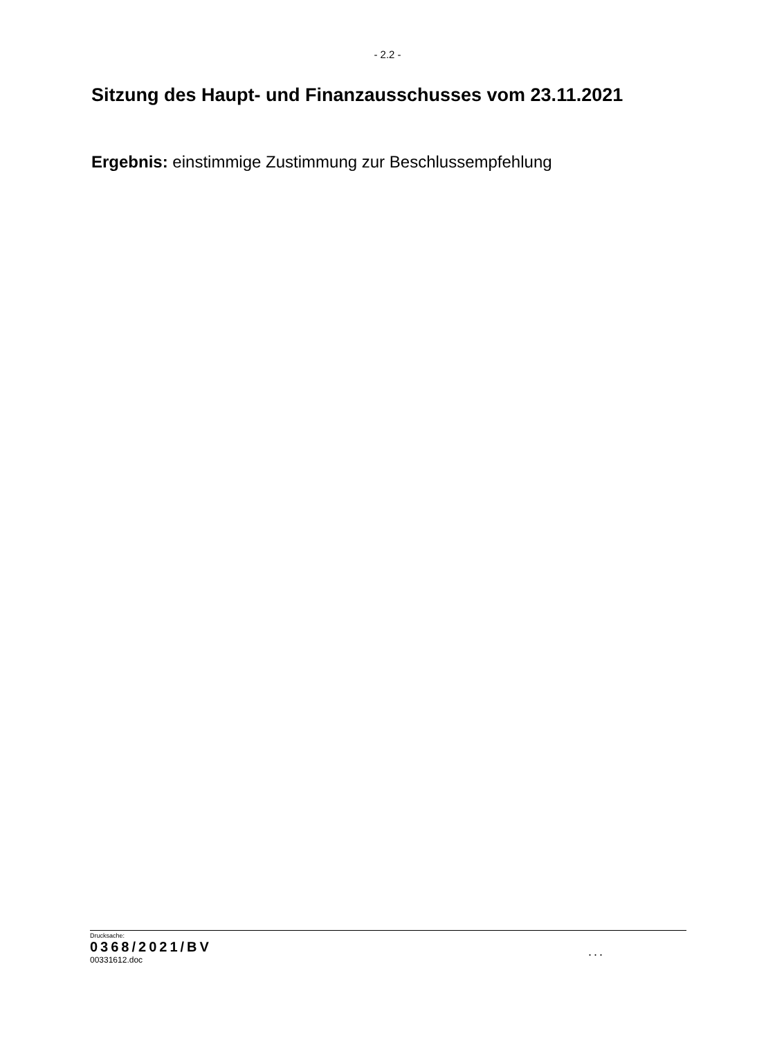- 2.2 -
Sitzung des Haupt- und Finanzausschusses vom 23.11.2021
Ergebnis: einstimmige Zustimmung zur Beschlussempfehlung
Drucksache:
0368/2021/BV
00331612.doc
...